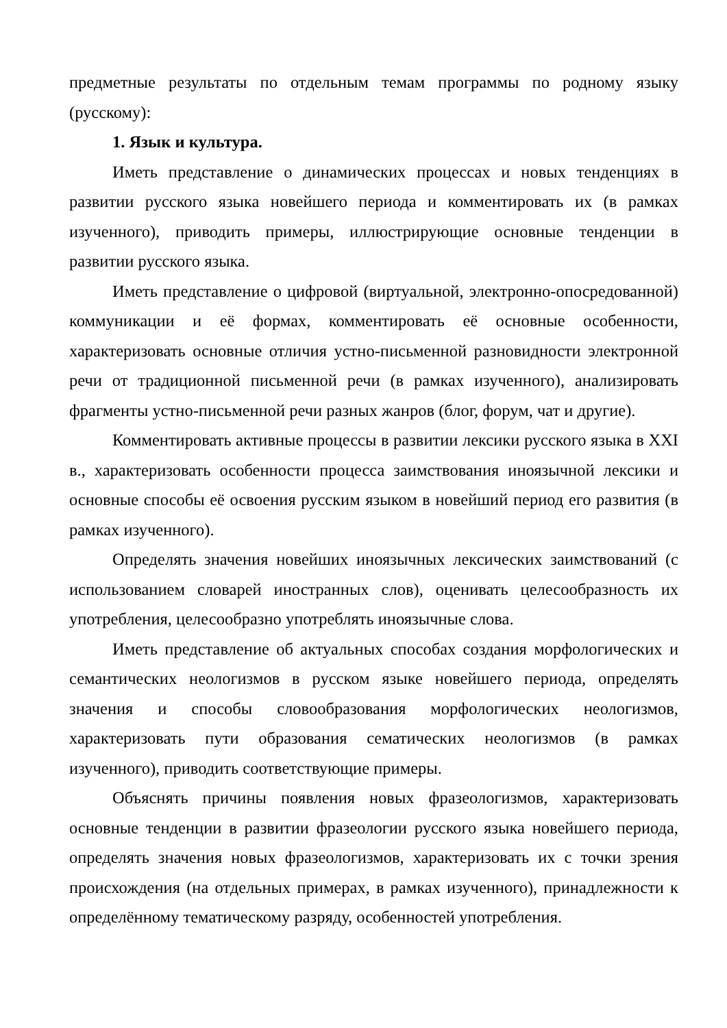предметные результаты по отдельным темам программы по родному языку (русскому):
1. Язык и культура.
Иметь представление о динамических процессах и новых тенденциях в развитии русского языка новейшего периода и комментировать их (в рамках изученного), приводить примеры, иллюстрирующие основные тенденции в развитии русского языка.
Иметь представление о цифровой (виртуальной, электронно-опосредованной) коммуникации и её формах, комментировать её основные особенности, характеризовать основные отличия устно-письменной разновидности электронной речи от традиционной письменной речи (в рамках изученного), анализировать фрагменты устно-письменной речи разных жанров (блог, форум, чат и другие).
Комментировать активные процессы в развитии лексики русского языка в XXI в., характеризовать особенности процесса заимствования иноязычной лексики и основные способы её освоения русским языком в новейший период его развития (в рамках изученного).
Определять значения новейших иноязычных лексических заимствований (с использованием словарей иностранных слов), оценивать целесообразность их употребления, целесообразно употреблять иноязычные слова.
Иметь представление об актуальных способах создания морфологических и семантических неологизмов в русском языке новейшего периода, определять значения и способы словообразования морфологических неологизмов, характеризовать пути образования сематических неологизмов (в рамках изученного), приводить соответствующие примеры.
Объяснять причины появления новых фразеологизмов, характеризовать основные тенденции в развитии фразеологии русского языка новейшего периода, определять значения новых фразеологизмов, характеризовать их с точки зрения происхождения (на отдельных примерах, в рамках изученного), принадлежности к определённому тематическому разряду, особенностей употребления.